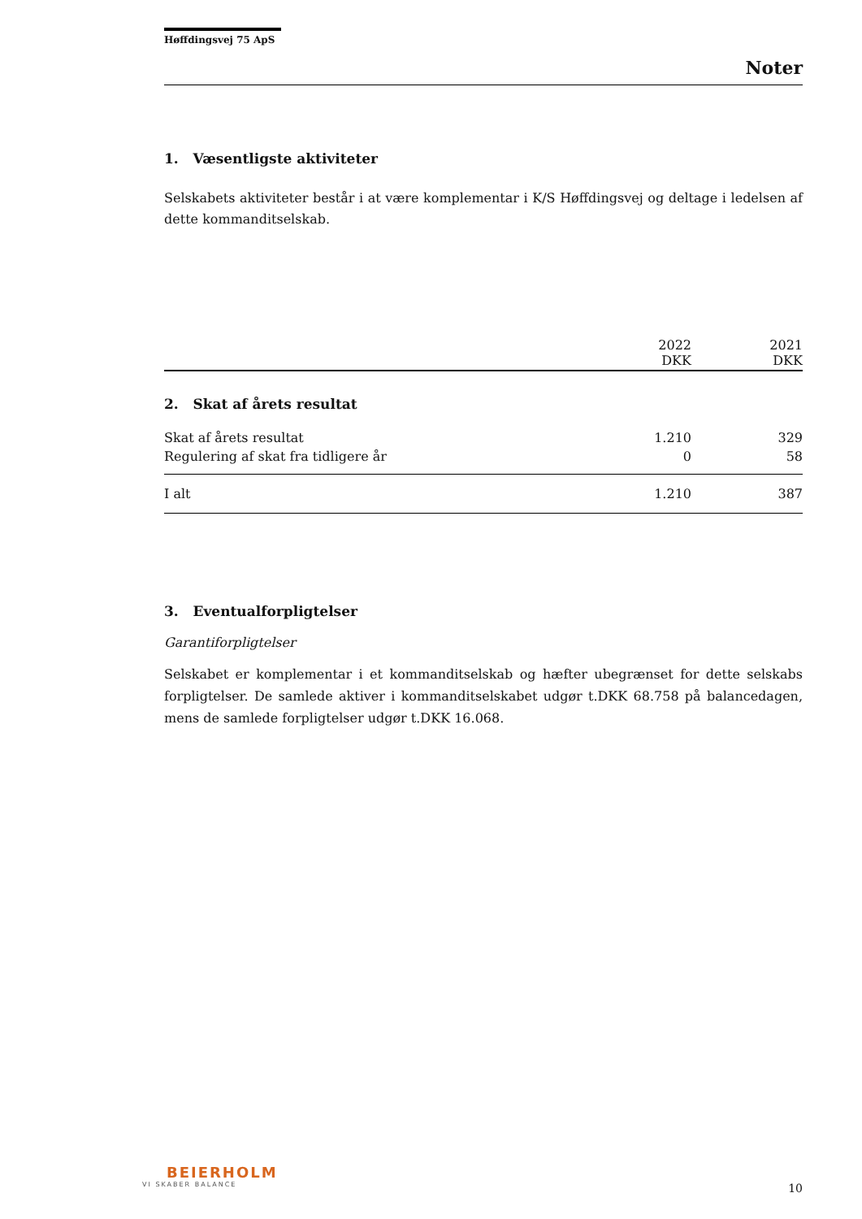Høffdingsvej 75 ApS
Noter
1. Væsentligste aktiviteter
Selskabets aktiviteter består i at være komplementar i K/S Høffdingsvej og deltage i ledelsen af dette kommanditselskab.
| | 2022 DKK | 2021 DKK |
| --- | --- | --- |
| 2. Skat af årets resultat | | |
| Skat af årets resultat | 1.210 | 329 |
| Regulering af skat fra tidligere år | 0 | 58 |
| I alt | 1.210 | 387 |
3. Eventualforpligtelser
Garantiforpligtelser
Selskabet er komplementar i et kommanditselskab og hæfter ubegrænset for dette selskabs forpligtelser. De samlede aktiver i kommanditselskabet udgør t.DKK 68.758 på balancedagen, mens de samlede forpligtelser udgør t.DKK 16.068.
BEIERHOLM
VI SKABER BALANCE
10